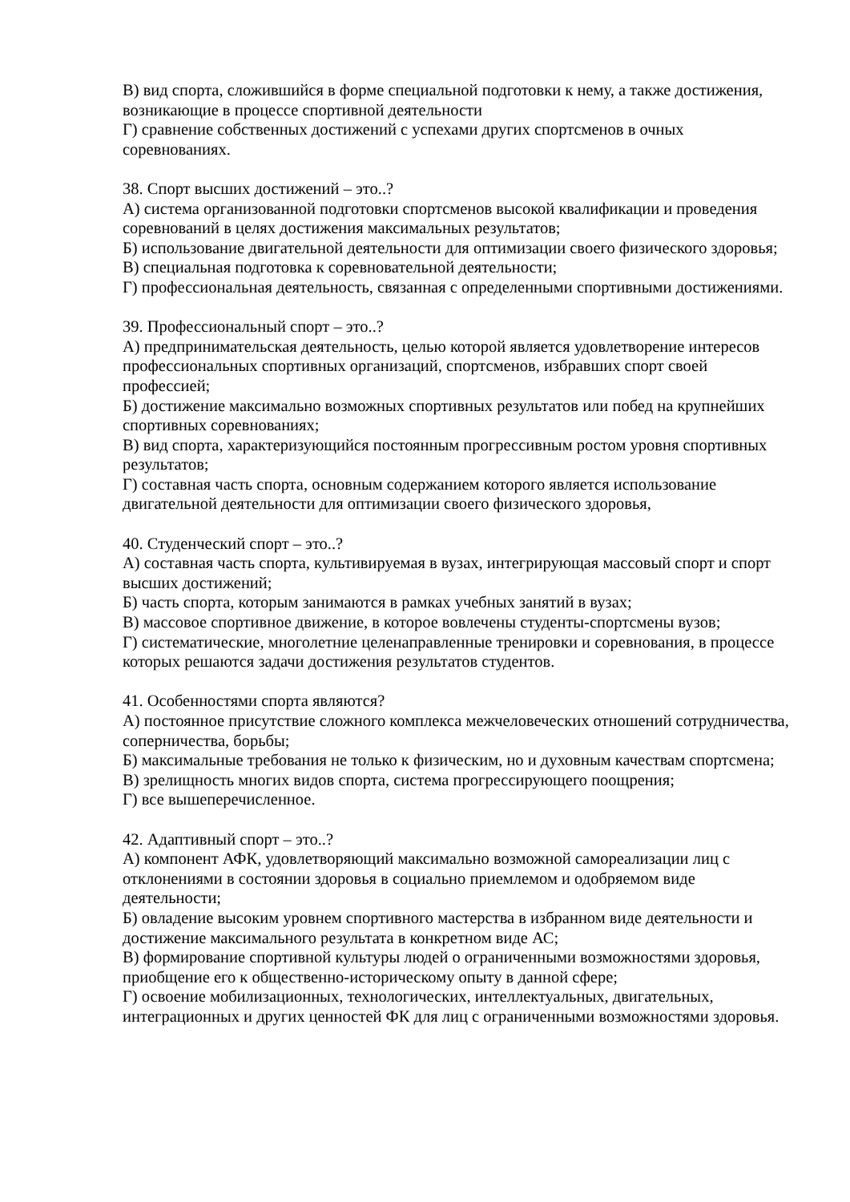В) вид спорта, сложившийся в форме специальной подготовки к нему, а также достижения, возникающие в процессе спортивной деятельности
Г) сравнение собственных достижений с успехами других спортсменов в очных соревнованиях.
38. Спорт высших достижений – это..?
А) система организованной подготовки спортсменов высокой квалификации и проведения соревнований в целях достижения максимальных результатов;
Б) использование двигательной деятельности для оптимизации своего физического здоровья;
В) специальная подготовка к соревновательной деятельности;
Г) профессиональная деятельность, связанная с определенными спортивными достижениями.
39. Профессиональный спорт – это..?
А) предпринимательская деятельность, целью которой является удовлетворение интересов профессиональных спортивных организаций, спортсменов, избравших спорт своей профессией;
Б) достижение максимально возможных спортивных результатов или побед на крупнейших спортивных соревнованиях;
В) вид спорта, характеризующийся постоянным прогрессивным ростом уровня спортивных результатов;
Г) составная часть спорта, основным содержанием которого является использование двигательной деятельности для оптимизации своего физического здоровья,
40. Студенческий спорт – это..?
А) составная часть спорта, культивируемая в вузах, интегрирующая массовый спорт и спорт высших достижений;
Б) часть спорта, которым занимаются в рамках учебных занятий в вузах;
В) массовое спортивное движение, в которое вовлечены студенты-спортсмены вузов;
Г) систематические, многолетние целенаправленные тренировки и соревнования, в процессе которых решаются задачи достижения результатов студентов.
41. Особенностями спорта являются?
А) постоянное присутствие сложного комплекса межчеловеческих отношений сотрудничества, соперничества, борьбы;
Б) максимальные требования не только к физическим, но и духовным качествам спортсмена;
В) зрелищность многих видов спорта, система прогрессирующего поощрения;
Г) все вышеперечисленное.
42. Адаптивный спорт – это..?
А) компонент АФК, удовлетворяющий максимально возможной самореализации лиц с отклонениями в состоянии здоровья в социально приемлемом и одобряемом виде деятельности;
Б) овладение высоким уровнем спортивного мастерства в избранном виде деятельности и достижение максимального результата в конкретном виде АС;
В) формирование спортивной культуры людей о ограниченными возможностями здоровья, приобщение его к общественно-историческому опыту в данной сфере;
Г) освоение мобилизационных, технологических, интеллектуальных, двигательных, интеграционных и других ценностей ФК для лиц с ограниченными возможностями здоровья.